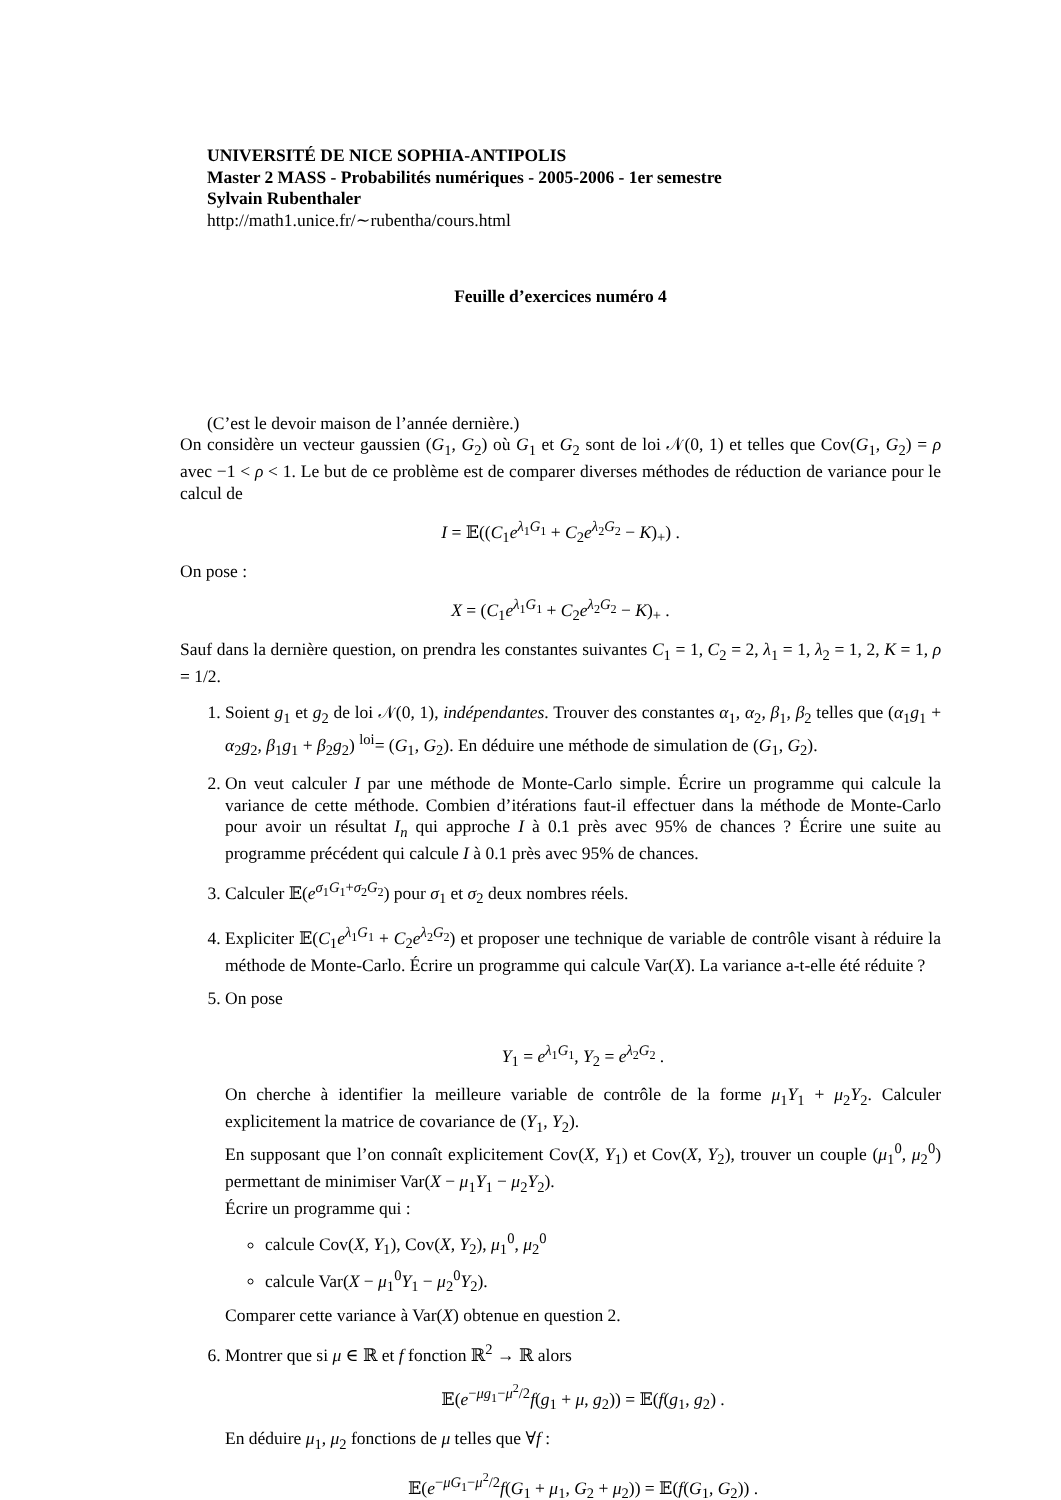UNIVERSITÉ DE NICE SOPHIA-ANTIPOLIS
Master 2 MASS - Probabilités numériques - 2005-2006 - 1er semestre
Sylvain Rubenthaler
http://math1.unice.fr/∼rubentha/cours.html
Feuille d’exercices numéro 4
(C’est le devoir maison de l’année dernière.)
On considère un vecteur gaussien (G<sub>1</sub>, G<sub>2</sub>) où G<sub>1</sub> et G<sub>2</sub> sont de loi 𝒩(0, 1) et telles que Cov(G<sub>1</sub>, G<sub>2</sub>) = ρ avec −1 < ρ < 1. Le but de ce problème est de comparer diverses méthodes de réduction de variance pour le calcul de
I = 𝔼((C<sub>1</sub>e<sup>λ<sub>1</sub>G<sub>1</sub></sup> + C<sub>2</sub>e<sup>λ<sub>2</sub>G<sub>2</sub></sup> − K)<sub>+</sub>) .
On pose :
X = (C<sub>1</sub>e<sup>λ<sub>1</sub>G<sub>1</sub></sup> + C<sub>2</sub>e<sup>λ<sub>2</sub>G<sub>2</sub></sup> − K)<sub>+</sub> .
Sauf dans la dernière question, on prendra les constantes suivantes C<sub>1</sub> = 1, C<sub>2</sub> = 2, λ<sub>1</sub> = 1, λ<sub>2</sub> = 1, 2, K = 1, ρ = 1/2.
1. Soient g<sub>1</sub> et g<sub>2</sub> de loi 𝒩(0, 1), indépendantes. Trouver des constantes α<sub>1</sub>, α<sub>2</sub>, β<sub>1</sub>, β<sub>2</sub> telles que (α<sub>1</sub>g<sub>1</sub> + α<sub>2</sub>g<sub>2</sub>, β<sub>1</sub>g<sub>1</sub> + β<sub>2</sub>g<sub>2</sub>) <sup>loi</sup>= (G<sub>1</sub>, G<sub>2</sub>). En déduire une méthode de simulation de (G<sub>1</sub>, G<sub>2</sub>).
2. On veut calculer I par une méthode de Monte-Carlo simple. Écrire un programme qui calcule la variance de cette méthode. Combien d’itérations faut-il effectuer dans la méthode de Monte-Carlo pour avoir un résultat I<sub>n</sub> qui approche I à 0.1 près avec 95% de chances ? Écrire une suite au programme précédent qui calcule I à 0.1 près avec 95% de chances.
3. Calculer 𝔼(e<sup>σ<sub>1</sub>G<sub>1</sub>+σ<sub>2</sub>G<sub>2</sub></sup>) pour σ<sub>1</sub> et σ<sub>2</sub> deux nombres réels.
4. Expliciter 𝔼(C<sub>1</sub>e<sup>λ<sub>1</sub>G<sub>1</sub></sup> + C<sub>2</sub>e<sup>λ<sub>2</sub>G<sub>2</sub></sup>) et proposer une technique de variable de contrôle visant à réduire la méthode de Monte-Carlo. Écrire un programme qui calcule Var(X). La variance a-t-elle été réduite ?
5. On pose
Y<sub>1</sub> = e<sup>λ<sub>1</sub>G<sub>1</sub></sup>, Y<sub>2</sub> = e<sup>λ<sub>2</sub>G<sub>2</sub></sup> .
On cherche à identifier la meilleure variable de contrôle de la forme μ<sub>1</sub>Y<sub>1</sub> + μ<sub>2</sub>Y<sub>2</sub>. Calculer explicitement la matrice de covariance de (Y<sub>1</sub>, Y<sub>2</sub>).
En supposant que l’on connaît explicitement Cov(X, Y<sub>1</sub>) et Cov(X, Y<sub>2</sub>), trouver un couple (μ<sub>1</sub><sup>0</sup>, μ<sub>2</sub><sup>0</sup>) permettant de minimiser Var(X − μ<sub>1</sub>Y<sub>1</sub> − μ<sub>2</sub>Y<sub>2</sub>).
Écrire un programme qui :
calcule Cov(X, Y<sub>1</sub>), Cov(X, Y<sub>2</sub>), μ<sub>1</sub><sup>0</sup>, μ<sub>2</sub><sup>0</sup>
calcule Var(X − μ<sub>1</sub><sup>0</sup>Y<sub>1</sub> − μ<sub>2</sub><sup>0</sup>Y<sub>2</sub>).
Comparer cette variance à Var(X) obtenue en question 2.
6. Montrer que si μ ∈ ℝ et f fonction ℝ<sup>2</sup> → ℝ alors
𝔼(e<sup>−μg<sub>1</sub>−μ<sup>2</sup>/2</sup>f(g<sub>1</sub> + μ, g<sub>2</sub>)) = 𝔼(f(g<sub>1</sub>, g<sub>2</sub>) .
En déduire μ<sub>1</sub>, μ<sub>2</sub> fonctions de μ telles que ∀f :
𝔼(e<sup>−μG<sub>1</sub>−μ<sup>2</sup>/2</sup>f(G<sub>1</sub> + μ<sub>1</sub>, G<sub>2</sub> + μ<sub>2</sub>)) = 𝔼(f(G<sub>1</sub>, G<sub>2</sub>)) .